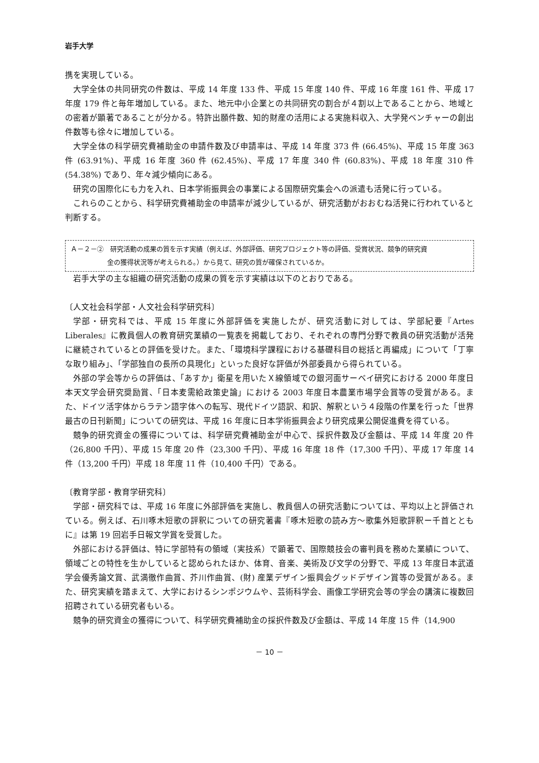岩手大学
携を実現している。
大学全体の共同研究の件数は、平成 14 年度 133 件、平成 15 年度 140 件、平成 16 年度 161 件、平成 17 年度 179 件と毎年増加している。また、地元中小企業との共同研究の割合が４割以上であることから、地域との密着が顕著であることが分かる。特許出願件数、知的財産の活用による実施料収入、大学発ベンチャーの創出件数等も徐々に増加している。
大学全体の科学研究費補助金の申請件数及び申請率は、平成 14 年度 373 件 (66.45%)、平成 15 年度 363 件 (63.91%)、平成 16 年度 360 件 (62.45%)、平成 17 年度 340 件 (60.83%)、平成 18 年度 310 件 (54.38%) であり、年々減少傾向にある。
研究の国際化にも力を入れ、日本学術振興会の事業による国際研究集会への派遣も活発に行っている。
これらのことから、科学研究費補助金の申請率が減少しているが、研究活動がおおむね活発に行われていると判断する。
Ａ－２－②　研究活動の成果の質を示す実績（例えば、外部評価、研究プロジェクト等の評価、受賞状況、競争的研究資
金の獲得状況等が考えられる。）から見て、研究の質が確保されているか。
岩手大学の主な組織の研究活動の成果の質を示す実績は以下のとおりである。
〔人文社会科学部・人文社会科学研究科〕
学部・研究科では、平成 15 年度に外部評価を実施したが、研究活動に対しては、学部紀要『Artes Liberales』に教員個人の教育研究業績の一覧表を掲載しており、それぞれの専門分野で教員の研究活動が活発に継続されているとの評価を受けた。また、「環境科学課程における基礎科目の総括と再編成」について「丁寧な取り組み」、「学部独自の長所の具現化」といった良好な評価が外部委員から得られている。
外部の学会等からの評価は、「あすか」衛星を用いたＸ線領域での銀河面サーベイ研究における 2000 年度日本天文学会研究奨励賞、「日本麦需給政策史論」における 2003 年度日本農業市場学会賞等の受賞がある。また、ドイツ活字体からラテン語字体への転写、現代ドイツ語訳、和訳、解釈という４段階の作業を行った「世界最古の日刊新聞」についての研究は、平成 16 年度に日本学術振興会より研究成果公開促進費を得ている。
競争的研究資金の獲得については、科学研究費補助金が中心で、採択件数及び金額は、平成 14 年度 20 件（26,800 千円）、平成 15 年度 20 件（23,300 千円）、平成 16 年度 18 件（17,300 千円）、平成 17 年度 14 件（13,200 千円）平成 18 年度 11 件（10,400 千円）である。
〔教育学部・教育学研究科〕
学部・研究科では、平成 16 年度に外部評価を実施し、教員個人の研究活動については、平均以上と評価されている。例えば、石川啄木短歌の評釈についての研究著書『啄木短歌の読み方～歌集外短歌評釈ー千首とともに』は第 19 回岩手日報文学賞を受賞した。
外部における評価は、特に学部特有の領域（実技系）で顕著で、国際競技会の審判員を務めた業績について、領域ごとの特性を生かしていると認められたほか、体育、音楽、美術及び文学の分野で、平成 13 年度日本武道学会優秀論文賞、武満徹作曲賞、芥川作曲賞、(財) 産業デザイン振興会グッドデザイン賞等の受賞がある。また、研究実績を踏まえて、大学におけるシンポジウムや、芸術科学会、画像工学研究会等の学会の講演に複数回招聘されている研究者もいる。
競争的研究資金の獲得について、科学研究費補助金の採択件数及び金額は、平成 14 年度 15 件（14,900
－ 10 －